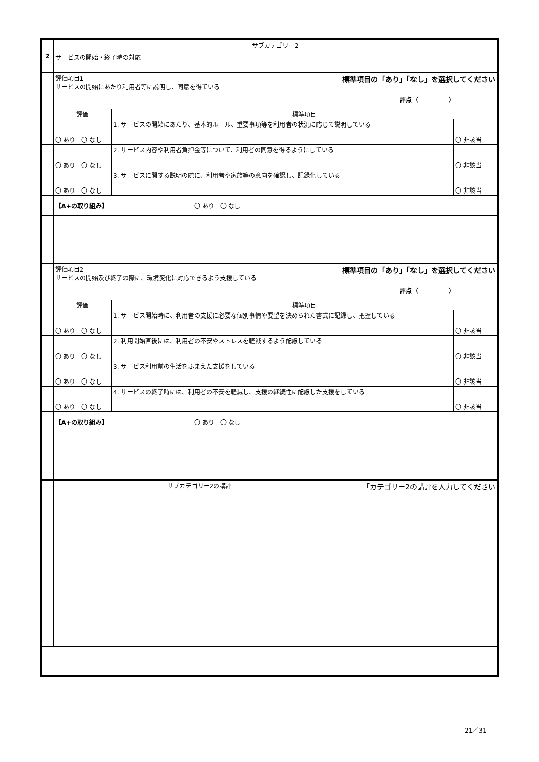| | サブカテゴリー2 | | |
| 2 | サービスの開始・終了時の対応 | | |
| | 評価項目1 標準項目の「あり」「なし」を選択してください サービスの開始にあたり利用者等に説明し、同意を得ている 評点（ ） | | |
| | 評価 | 標準項目 | |
| | 〇 あり 〇 なし | 1. サービスの開始にあたり、基本的ルール、重要事項等を利用者の状況に応じて説明している | 〇 非該当 |
| | 〇 あり 〇 なし | 2. サービス内容や利用者負担金等について、利用者の同意を得るようにしている | 〇 非該当 |
| | 〇 あり 〇 なし | 3. サービスに関する説明の際に、利用者や家族等の意向を確認し、記録化している | 〇 非該当 |
| | 【A+の取り組み】 〇 あり 〇 なし | | |
| | 評価項目2 標準項目の「あり」「なし」を選択してください サービスの開始及び終了の際に、環境変化に対応できるよう支援している 評点（ ） | | |
| | 評価 | 標準項目 | |
| | 〇 あり 〇 なし | 1. サービス開始時に、利用者の支援に必要な個別事情や要望を決められた書式に記録し、把握している | 〇 非該当 |
| | 〇 あり 〇 なし | 2. 利用開始直後には、利用者の不安やストレスを軽減するよう配慮している | 〇 非該当 |
| | 〇 あり 〇 なし | 3. サービス利用前の生活をふまえた支援をしている | 〇 非該当 |
| | 〇 あり 〇 なし | 4. サービスの終了時には、利用者の不安を軽減し、支援の継続性に配慮した支援をしている | 〇 非該当 |
| | 【A+の取り組み】 〇 あり 〇 なし | | |
| | サブカテゴリー2の講評 「カテゴリー2の講評を入力してください | | |
21／31